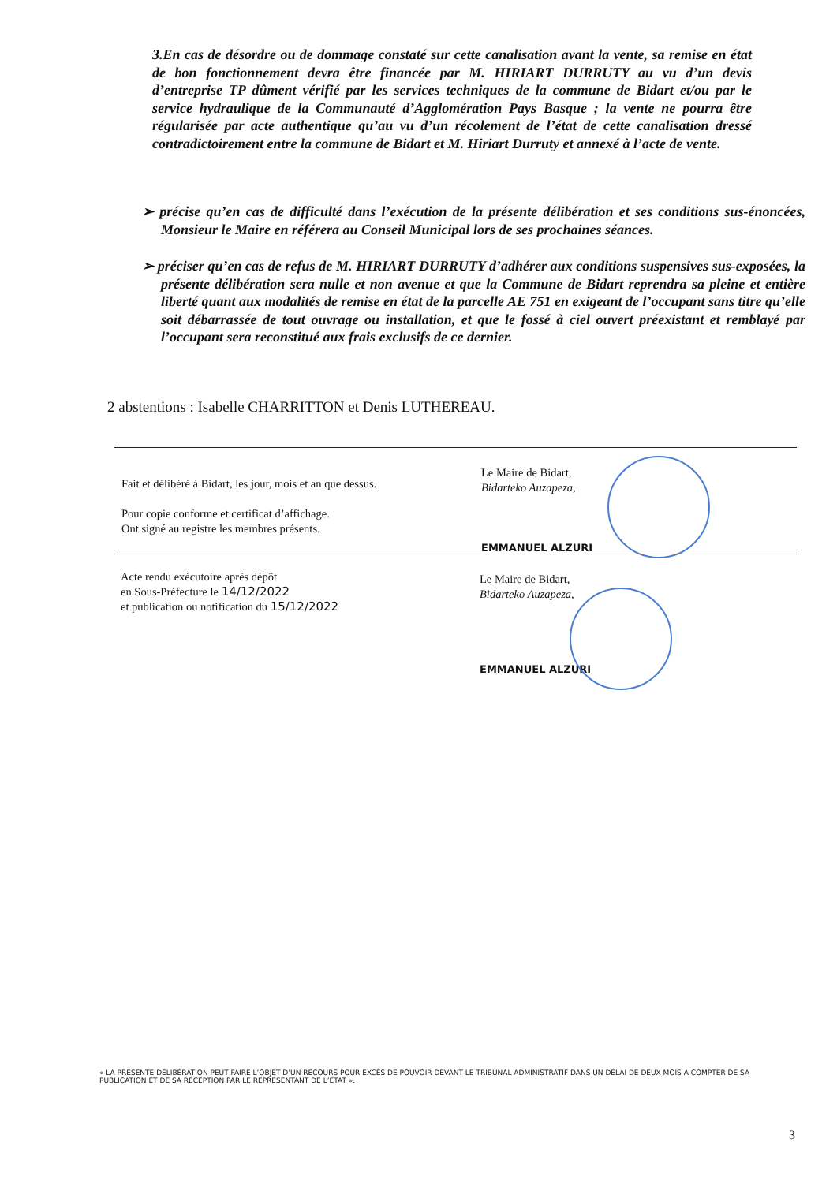3.En cas de désordre ou de dommage constaté sur cette canalisation avant la vente, sa remise en état de bon fonctionnement devra être financée par M. HIRIART DURRUTY au vu d’un devis d’entreprise TP dûment vérifié par les services techniques de la commune de Bidart et/ou par le service hydraulique de la Communauté d’Agglomération Pays Basque ; la vente ne pourra être régularisée par acte authentique qu’au vu d’un récolement de l’état de cette canalisation dressé contradictoirement entre la commune de Bidart et M. Hiriart Durruty et annexé à l’acte de vente.
➢ précise qu’en cas de difficulté dans l’exécution de la présente délibération et ses conditions sus-énoncées, Monsieur le Maire en référera au Conseil Municipal lors de ses prochaines séances.
➢ préciser qu’en cas de refus de M. HIRIART DURRUTY d’adhérer aux conditions suspensives sus-exposées, la présente délibération sera nulle et non avenue et que la Commune de Bidart reprendra sa pleine et entière liberté quant aux modalités de remise en état de la parcelle AE 751 en exigeant de l’occupant sans titre qu’elle soit débarrassée de tout ouvrage ou installation, et que le fossé à ciel ouvert préexistant et remblayé par l’occupant sera reconstitué aux frais exclusifs de ce dernier.
2 abstentions : Isabelle CHARRITTON et Denis LUTHEREAU.
Fait et délibéré à Bidart, les jour, mois et an que dessus.
Pour copie conforme et certificat d’affichage.
Ont signé au registre les membres présents.
Le Maire de Bidart,
Bidarteko Auzapeza,
EMMANUEL ALZURI
Acte rendu exécutoire après dépôt
en Sous-Préfecture le 14/12/2022
et publication ou notification du 15/12/2022
Le Maire de Bidart,
Bidarteko Auzapeza,
EMMANUEL ALZURI
« LA PRÉSENTE DÉLIBÉRATION PEUT FAIRE L’OBJET D’UN RECOURS POUR EXCÈS DE POUVOIR DEVANT LE TRIBUNAL ADMINISTRATIF DANS UN DÉLAI DE DEUX MOIS A COMPTER DE SA PUBLICATION ET DE SA RÉCEPTION PAR LE REPRÉSENTANT DE L’ÉTAT ».
3